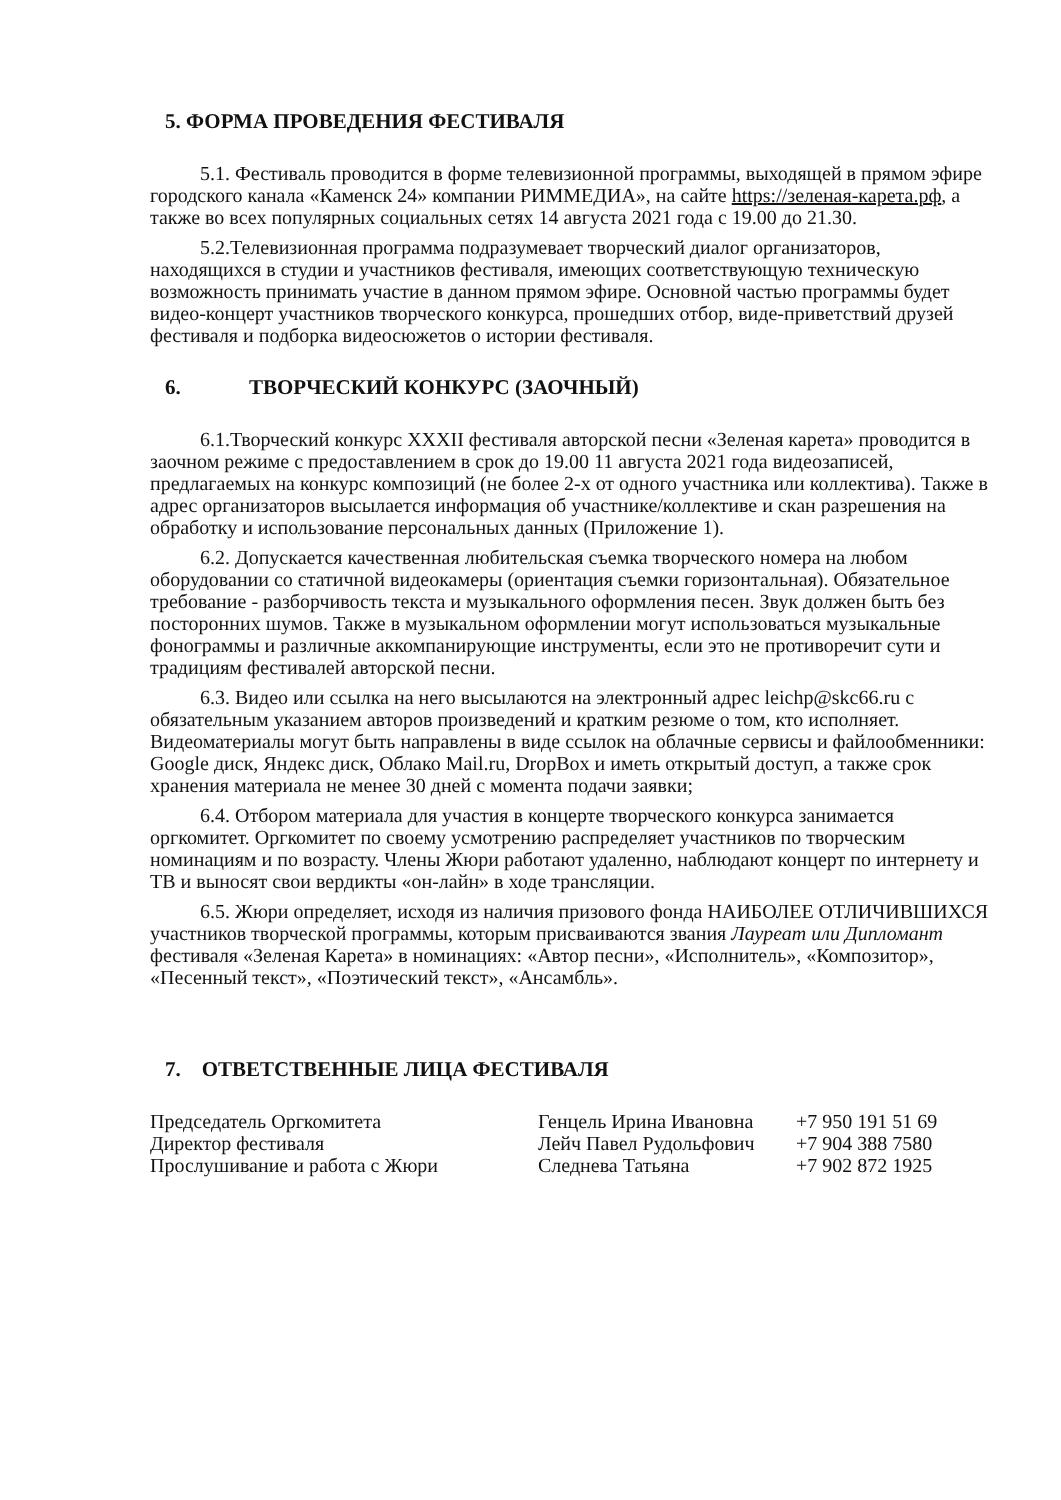5. ФОРМА ПРОВЕДЕНИЯ ФЕСТИВАЛЯ
5.1. Фестиваль проводится в форме телевизионной программы, выходящей в прямом эфире городского канала «Каменск 24» компании РИММЕДИА», на сайте https://зеленая-карета.рф, а также во всех популярных социальных сетях 14 августа 2021 года с 19.00 до 21.30.
5.2.Телевизионная программа подразумевает творческий диалог организаторов, находящихся в студии и участников фестиваля, имеющих соответствующую техническую возможность принимать участие в данном прямом эфире. Основной частью программы будет видео-концерт участников творческого конкурса, прошедших отбор, виде-приветствий друзей фестиваля и подборка видеосюжетов о истории фестиваля.
6. ТВОРЧЕСКИЙ КОНКУРС (ЗАОЧНЫЙ)
6.1.Творческий конкурс XXXII фестиваля авторской песни «Зеленая карета» проводится в заочном режиме с предоставлением в срок до 19.00 11 августа 2021 года видеозаписей, предлагаемых на конкурс композиций (не более 2-х от одного участника или коллектива). Также в адрес организаторов высылается информация об участнике/коллективе и скан разрешения на обработку и использование персональных данных (Приложение 1).
6.2. Допускается качественная любительская съемка творческого номера на любом оборудовании со статичной видеокамеры (ориентация съемки горизонтальная). Обязательное требование - разборчивость текста и музыкального оформления песен. Звук должен быть без посторонних шумов. Также в музыкальном оформлении могут использоваться музыкальные фонограммы и различные аккомпанирующие инструменты, если это не противоречит сути и традициям фестивалей авторской песни.
6.3. Видео или ссылка на него высылаются на электронный адрес leichp@skc66.ru с обязательным указанием авторов произведений и кратким резюме о том, кто исполняет. Видеоматериалы могут быть направлены в виде ссылок на облачные сервисы и файлообменники: Google диск, Яндекс диск, Облако Mail.ru, DropBox и иметь открытый доступ, а также срок хранения материала не менее 30 дней с момента подачи заявки;
6.4. Отбором материала для участия в концерте творческого конкурса занимается оргкомитет. Оргкомитет по своему усмотрению распределяет участников по творческим номинациям и по возрасту. Члены Жюри работают удаленно, наблюдают концерт по интернету и ТВ и выносят свои вердикты «он-лайн» в ходе трансляции.
6.5. Жюри определяет, исходя из наличия призового фонда НАИБОЛЕЕ ОТЛИЧИВШИХСЯ участников творческой программы, которым присваиваются звания Лауреат или Дипломант фестиваля «Зеленая Карета» в номинациях: «Автор песни», «Исполнитель», «Композитор», «Песенный текст», «Поэтический текст», «Ансамбль».
7. ОТВЕТСТВЕННЫЕ ЛИЦА ФЕСТИВАЛЯ
| Председатель Оргкомитета | Генцель Ирина Ивановна | +7 950 191 51 69 |
| Директор фестиваля | Лейч Павел Рудольфович | +7 904 388 7580 |
| Прослушивание и работа с Жюри | Следнева Татьяна | +7 902 872 1925 |